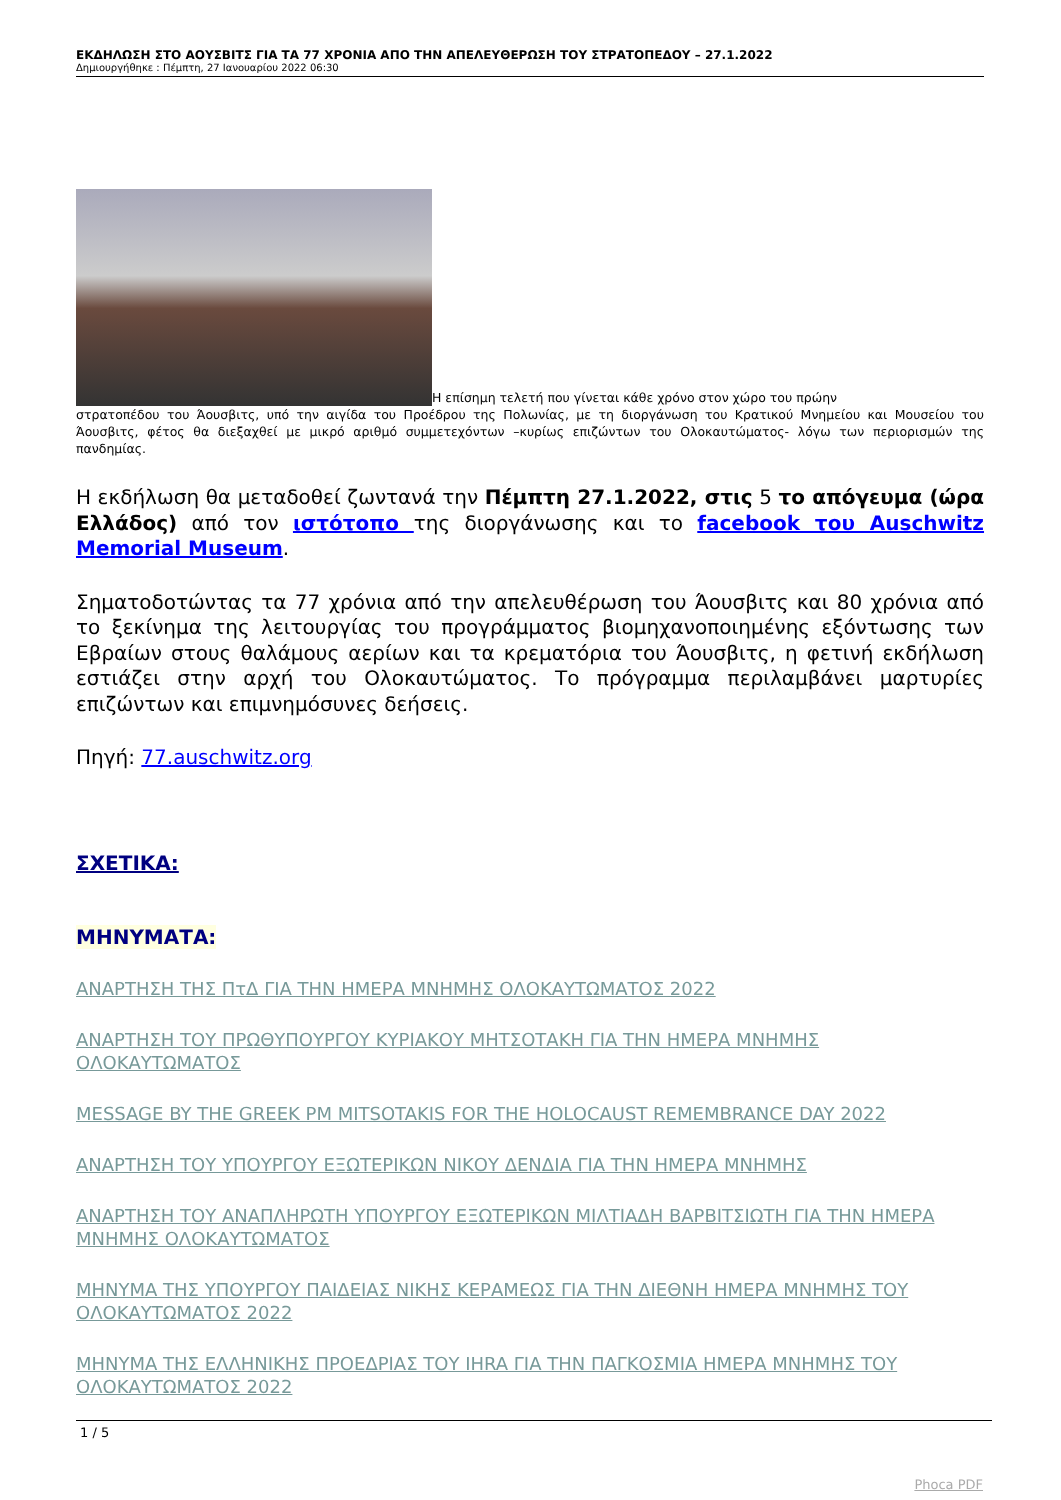ΕΚΔΗΛΩΣΗ ΣΤΟ ΑΟΥΣΒΙΤΣ ΓΙΑ ΤΑ 77 ΧΡΟΝΙΑ ΑΠΟ ΤΗΝ ΑΠΕΛΕΥΘΕΡΩΣΗ ΤΟΥ ΣΤΡΑΤΟΠΕΔΟΥ – 27.1.2022
Δημιουργήθηκε : Πέμπτη, 27 Ιανουαρίου 2022 06:30
Η επίσημη τελετή που γίνεται κάθε χρόνο στον χώρο του πρώην
στρατοπέδου του Άουσβιτς, υπό την αιγίδα του Προέδρου της Πολωνίας, με τη διοργάνωση του Κρατικού Μνημείου και Μουσείου του Άουσβιτς, φέτος θα διεξαχθεί με μικρό αριθμό συμμετεχόντων –κυρίως επιζώντων του Ολοκαυτώματος- λόγω των περιορισμών της πανδημίας.
Η εκδήλωση θα μεταδοθεί ζωντανά την Πέμπτη 27.1.2022, στις 5 το απόγευμα (ώρα Ελλάδος) από τον ιστότοπο της διοργάνωσης και το facebook του Auschwitz Memorial Museum.
Σηματοδοτώντας τα 77 χρόνια από την απελευθέρωση του Άουσβιτς και 80 χρόνια από το ξεκίνημα της λειτουργίας του προγράμματος βιομηχανοποιημένης εξόντωσης των Εβραίων στους θαλάμους αερίων και τα κρεματόρια του Άουσβιτς, η φετινή εκδήλωση εστιάζει στην αρχή του Ολοκαυτώματος. Το πρόγραμμα περιλαμβάνει μαρτυρίες επιζώντων και επιμνημόσυνες δεήσεις.
Πηγή: 77.auschwitz.org
ΣΧΕΤΙΚΑ:
ΜΗΝΥΜΑΤΑ:
ΑΝΑΡΤΗΣΗ ΤΗΣ ΠτΔ ΓΙΑ ΤΗΝ ΗΜΕΡΑ ΜΝΗΜΗΣ ΟΛΟΚΑΥΤΩΜΑΤΟΣ 2022
ΑΝΑΡΤΗΣΗ ΤΟΥ ΠΡΩΘΥΠΟΥΡΓΟΥ ΚΥΡΙΑΚΟΥ ΜΗΤΣΟΤΑΚΗ ΓΙΑ ΤΗΝ ΗΜΕΡΑ ΜΝΗΜΗΣ ΟΛΟΚΑΥΤΩΜΑΤΟΣ
MESSAGE BY THE GREEK PM MITSOTAKIS FOR THE HOLOCAUST REMEMBRANCE DAY 2022
ΑΝΑΡΤΗΣΗ ΤΟΥ ΥΠΟΥΡΓΟΥ ΕΞΩΤΕΡΙΚΩΝ ΝΙΚΟΥ ΔΕΝΔΙΑ ΓΙΑ ΤΗΝ ΗΜΕΡΑ ΜΝΗΜΗΣ
ΑΝΑΡΤΗΣΗ ΤΟΥ ΑΝΑΠΛΗΡΩΤΗ ΥΠΟΥΡΓΟΥ ΕΞΩΤΕΡΙΚΩΝ ΜΙΛΤΙΑΔΗ ΒΑΡΒΙΤΣΙΩΤΗ ΓΙΑ ΤΗΝ ΗΜΕΡΑ ΜΝΗΜΗΣ ΟΛΟΚΑΥΤΩΜΑΤΟΣ
ΜΗΝΥΜΑ ΤΗΣ ΥΠΟΥΡΓΟΥ ΠΑΙΔΕΙΑΣ ΝΙΚΗΣ ΚΕΡΑΜΕΩΣ ΓΙΑ ΤΗΝ ΔΙΕΘΝΗ ΗΜΕΡΑ ΜΝΗΜΗΣ ΤΟΥ ΟΛΟΚΑΥΤΩΜΑΤΟΣ 2022
ΜΗΝΥΜΑ ΤΗΣ ΕΛΛΗΝΙΚΗΣ ΠΡΟΕΔΡΙΑΣ ΤΟΥ IHRA ΓΙΑ ΤΗΝ ΠΑΓΚΟΣΜΙΑ ΗΜΕΡΑ ΜΝΗΜΗΣ ΤΟΥ ΟΛΟΚΑΥΤΩΜΑΤΟΣ 2022
1 / 5
Phoca PDF